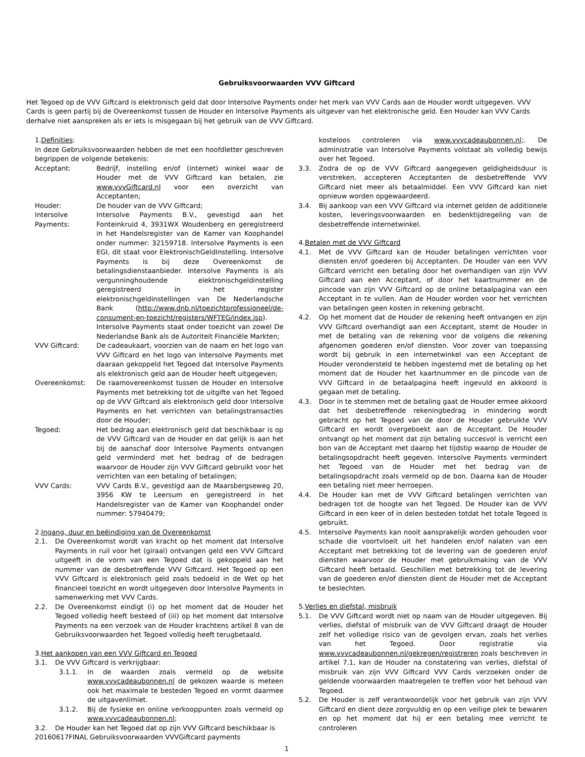Gebruiksvoorwaarden VVV Giftcard
Het Tegoed op de VVV Giftcard is elektronisch geld dat door Intersolve Payments onder het merk van VVV Cards aan de Houder wordt uitgegeven. VVV Cards is geen partij bij de Overeenkomst tussen de Houder en Intersolve Payments als uitgever van het elektronische geld. Een Houder kan VVV Cards derhalve niet aanspreken als er iets is misgegaan bij het gebruik van de VVV Giftcard.
1.Definities:
In deze Gebruiksvoorwaarden hebben de met een hoofdletter geschreven begrippen de volgende betekenis:
Acceptant: Bedrijf, instelling en/of (internet) winkel waar de Houder met de VVV Giftcard kan betalen, zie www.vvvGiftcard.nl voor een overzicht van Acceptanten;
Houder: De houder van de VVV Giftcard;
Intersolve Payments:
Intersolve Payments B.V., gevestigd aan het Fonteinkruid 4, 3931WX Woudenberg en geregistreerd in het Handelsregister van de Kamer van Koophandel onder nummer: 32159718. Intersolve Payments is een EGI, dit staat voor ElektronischGeldInstelling. Intersolve Payments is bij deze Overeenkomst de betalingsdienstaanbieder. Intersolve Payments is als vergunninghoudende elektronischgeldinstelling geregistreerd in het register elektronischgeldinstellingen van De Nederlandsche Bank (http://www.dnb.nl/toezichtprofessioneel/de-consument-en-toezicht/registers/WFTEG/index.jsp). Intersolve Payments staat onder toezicht van zowel De Nederlandse Bank als de Autoriteit Financiële Markten;
VVV Giftcard: De cadeaukaart, voorzien van de naam en het logo van VVV Giftcard en het logo van Intersolve Payments met daaraan gekoppeld het Tegoed dat Intersolve Payments als elektronisch geld aan de Houder heeft uitgegeven;
Overeenkomst: De raamovereenkomst tussen de Houder en Intersolve Payments met betrekking tot de uitgifte van het Tegoed op de VVV Giftcard als elektronisch geld door Intersolve Payments en het verrichten van betalingstransacties door de Houder;
Tegoed: Het bedrag aan elektronisch geld dat beschikbaar is op de VVV Giftcard van de Houder en dat gelijk is aan het bij de aanschaf door Intersolve Payments ontvangen geld verminderd met het bedrag of de bedragen waarvoor de Houder zijn VVV Giftcard gebruikt voor het verrichten van een betaling of betalingen;
VVV Cards: VVV Cards B.V., gevestigd aan de Maarsbergseweg 20, 3956 KW te Leersum en geregistreerd in het Handelsregister van de Kamer van Koophandel onder nummer: 57940479;
2.Ingang, duur en beëindiging van de Overeenkomst
2.1. De Overeenkomst wordt van kracht op het moment dat Intersolve Payments in ruil voor het (giraal) ontvangen geld een VVV Giftcard uitgeeft in de vorm van een Tegoed dat is gekoppeld aan het nummer van de desbetreffende VVV Giftcard. Het Tegoed op een VVV Giftcard is elektronisch geld zoals bedoeld in de Wet op het financieel toezicht en wordt uitgegeven door Intersolve Payments in samenwerking met VVV Cards.
2.2. De Overeenkomst eindigt (i) op het moment dat de Houder het Tegoed volledig heeft besteed of (iii) op het moment dat Intersolve Payments na een verzoek van de Houder krachtens artikel 8 van de Gebruiksvoorwaarden het Tegoed volledig heeft terugbetaald.
3.Het aankopen van een VVV Giftcard en Tegoed
3.1. De VVV Giftcard is verkrijgbaar:
3.1.1. In de waarden zoals vermeld op de website www.vvvcadeaubonnen.nl de gekozen waarde is meteen ook het maximale te besteden Tegoed en vormt daarmee de uitgavenlimiet.
3.1.2. Bij de fysieke en online verkooppunten zoals vermeld op www.vvvcadeaubonnen.nl;
3.2. De Houder kan het Tegoed dat op zijn VVV Giftcard beschikbaar is
20160617FINAL Gebruiksvoorwaarden VVVGiftcard payments
kosteloos controleren via www.vvvcadeaubonnen.nl;. De administratie van Intersolve Payments volstaat als volledig bewijs over het Tegoed.
3.3. Zodra de op de VVV Giftcard aangegeven geldigheidsduur is verstreken, accepteren Acceptanten de desbetreffende VVV Giftcard niet meer als betaalmiddel. Een VVV Giftcard kan niet opnieuw worden opgewaardeerd.
3.4. Bij aankoop van een VVV Giftcard via internet gelden de additionele kosten, leveringsvoorwaarden en bedenktijdregeling van de desbetreffende internetwinkel.
4.Betalen met de VVV Giftcard
4.1. Met de VVV Giftcard kan de Houder betalingen verrichten voor diensten en/of goederen bij Acceptanten. De Houder van een VVV Giftcard verricht een betaling door het overhandigen van zijn VVV Giftcard aan een Acceptant, of door het kaartnummer en de pincode van zijn VVV Giftcard op de online betaalpagina van een Acceptant in te vullen. Aan de Houder worden voor het verrichten van betalingen geen kosten in rekening gebracht.
4.2. Op het moment dat de Houder de rekening heeft ontvangen en zijn VVV Giftcard overhandigt aan een Acceptant, stemt de Houder in met de betaling van de rekening voor de volgens die rekening afgenomen goederen en/of diensten. Voor zover van toepassing wordt bij gebruik in een internetwinkel van een Acceptant de Houder verondersteld te hebben ingestemd met de betaling op het moment dat de Houder het kaartnummer en de pincode van de VVV Giftcard in de betaalpagina heeft ingevuld en akkoord is gegaan met de betaling.
4.3. Door in te stemmen met de betaling gaat de Houder ermee akkoord dat het desbetreffende rekeningbedrag in mindering wordt gebracht op het Tegoed van de door de Houder gebruikte VVV Giftcard en wordt overgeboekt aan de Acceptant. De Houder ontvangt op het moment dat zijn betaling succesvol is verricht een bon van de Acceptant met daarop het tijdstip waarop de Houder de betalingsopdracht heeft gegeven. Intersolve Payments vermindert het Tegoed van de Houder met het bedrag van de betalingsopdracht zoals vermeld op de bon. Daarna kan de Houder een betaling niet meer herroepen.
4.4. De Houder kan met de VVV Giftcard betalingen verrichten van bedragen tot de hoogte van het Tegoed. De Houder kan de VVV Giftcard in een keer of in delen besteden totdat het totale Tegoed is gebruikt.
4.5. Intersolve Payments kan nooit aansprakelijk worden gehouden voor schade die voortvloeit uit het handelen en/of nalaten van een Acceptant met betrekking tot de levering van de goederen en/of diensten waarvoor de Houder met gebruikmaking van de VVV Giftcard heeft betaald. Geschillen met betrekking tot de levering van de goederen en/of diensten dient de Houder met de Acceptant te beslechten.
5.Verlies en diefstal, misbruik
5.1. De VVV Giftcard wordt niet op naam van de Houder uitgegeven. Bij verlies, diefstal of misbruik van de VVV Giftcard draagt de Houder zelf het volledige risico van de gevolgen ervan, zoals het verlies van het Tegoed. Door registratie via www.vvvcadeaubonnen.nl/gekregen/registreren zoals beschreven in artikel 7.1, kan de Houder na constatering van verlies, diefstal of misbruik van zijn VVV Giftcard VVV Cards verzoeken onder de geldende voorwaarden maatregelen te treffen voor het behoud van Tegoed.
5.2. De Houder is zelf verantwoordelijk voor het gebruik van zijn VVV Giftcard en dient deze zorgvuldig en op een veilige plek te bewaren en op het moment dat hij er een betaling mee verricht te controleren
1